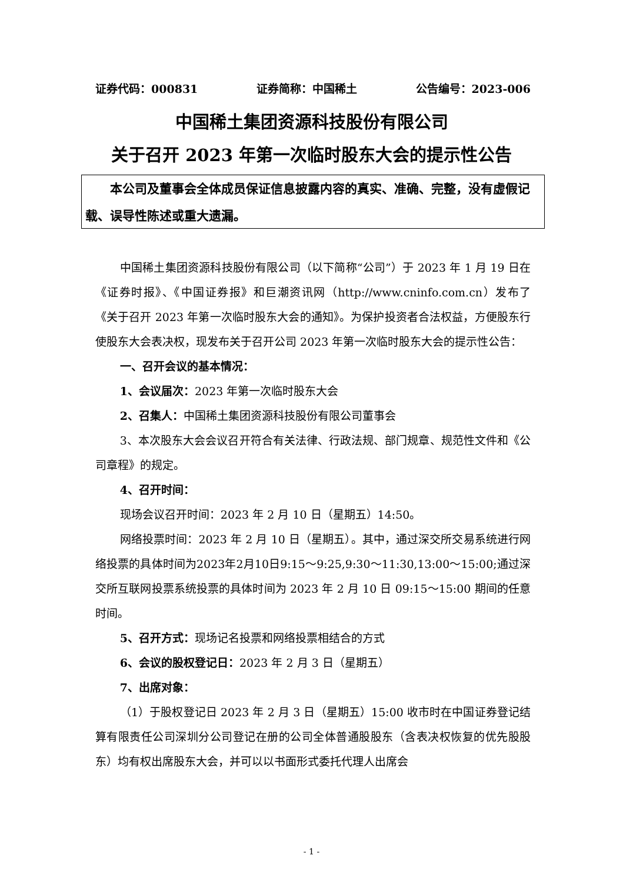证券代码：000831 证券简称：中国稀土 公告编号：2023-006
中国稀土集团资源科技股份有限公司
关于召开 2023 年第一次临时股东大会的提示性公告
本公司及董事会全体成员保证信息披露内容的真实、准确、完整，没有虚假记载、误导性陈述或重大遗漏。
中国稀土集团资源科技股份有限公司（以下简称“公司”）于 2023 年 1 月 19 日在《证券时报》、《中国证券报》和巨潮资讯网（http://www.cninfo.com.cn）发布了《关于召开 2023 年第一次临时股东大会的通知》。为保护投资者合法权益，方便股东行使股东大会表决权，现发布关于召开公司 2023 年第一次临时股东大会的提示性公告：
一、召开会议的基本情况：
1、会议届次：2023 年第一次临时股东大会
2、召集人：中国稀土集团资源科技股份有限公司董事会
3、本次股东大会会议召开符合有关法律、行政法规、部门规章、规范性文件和《公司章程》的规定。
4、召开时间：
现场会议召开时间：2023 年 2 月 10 日（星期五）14:50。
网络投票时间：2023 年 2 月 10 日（星期五）。其中，通过深交所交易系统进行网络投票的具体时间为2023年2月10日9:15～9:25,9:30～11:30,13:00～15:00;通过深交所互联网投票系统投票的具体时间为 2023 年 2 月 10 日 09:15～15:00 期间的任意时间。
5、召开方式：现场记名投票和网络投票相结合的方式
6、会议的股权登记日：2023 年 2 月 3 日（星期五）
7、出席对象：
（1）于股权登记日 2023 年 2 月 3 日（星期五）15:00 收市时在中国证券登记结算有限责任公司深圳分公司登记在册的公司全体普通股股东（含表决权恢复的优先股股东）均有权出席股东大会，并可以以书面形式委托代理人出席会
- 1 -